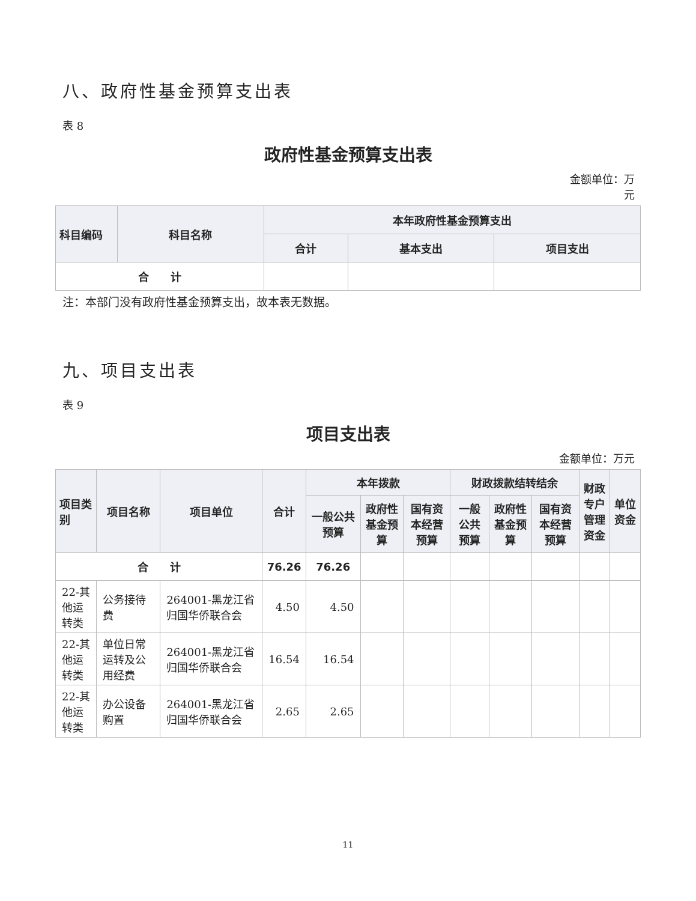八、政府性基金预算支出表
表 8
政府性基金预算支出表
金额单位：万
元
| 科目编码 | 科目名称 | 本年政府性基金预算支出 | | |
| --- | --- | --- | --- | --- |
| | | 合计 | 基本支出 | 项目支出 |
| 合 计 | | | | |
注：本部门没有政府性基金预算支出，故本表无数据。
九、项目支出表
表 9
项目支出表
金额单位：万元
| 项目类别 | 项目名称 | 项目单位 | 合计 | 本年拨款 | | | 财政拨款结转结余 | | | 财政专户 管理资金 | 单位资金 |
| --- | --- | --- | --- | --- | --- | --- | --- | --- | --- | --- | --- |
| | | | | 一般公共预算 | 政府性基金预算 | 国有资本经营预算 | 一般公共预算 | 政府性基金预算 | 国有资本经营预算 | | |
| 合 计 | | | 76.26 | 76.26 | | | | | | | |
| 22-其他运转类 | 公务接待费 | 264001-黑龙江省归国华侨联合会 | 4.50 | 4.50 | | | | | | | |
| 22-其他运转类 | 单位日常运转及公用经费 | 264001-黑龙江省归国华侨联合会 | 16.54 | 16.54 | | | | | | | |
| 22-其他运转类 | 办公设备购置 | 264001-黑龙江省归国华侨联合会 | 2.65 | 2.65 | | | | | | | |
11